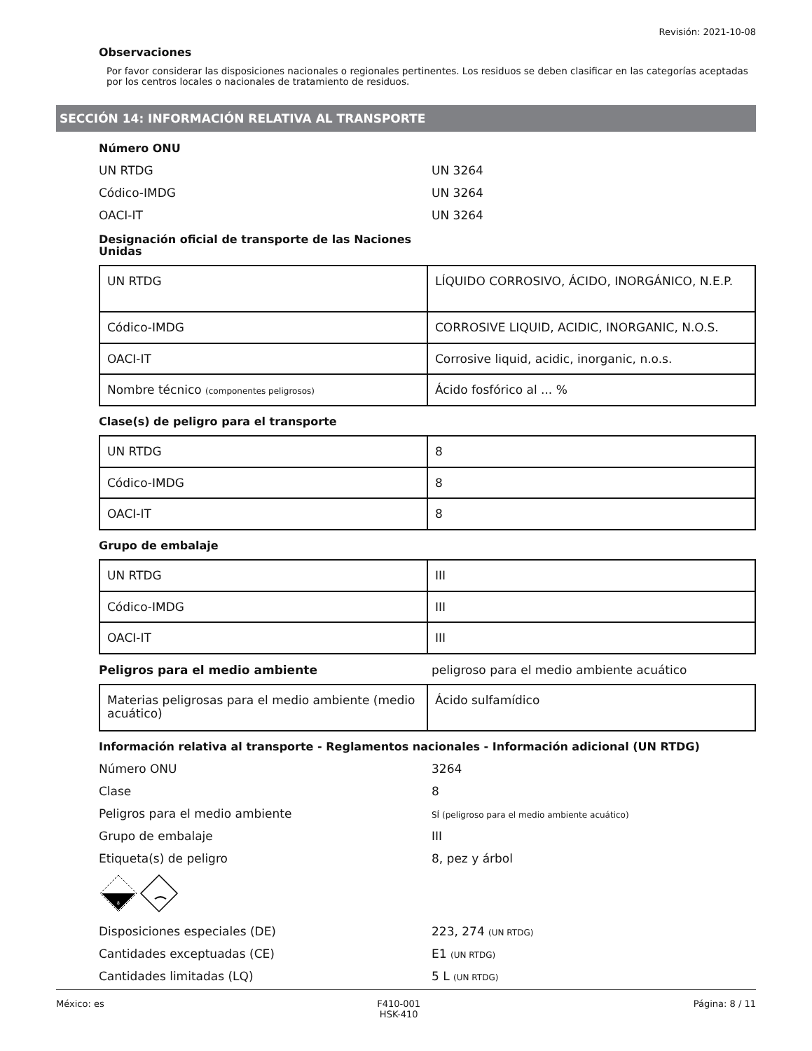Revisión: 2021-10-08
Observaciones
Por favor considerar las disposiciones nacionales o regionales pertinentes. Los residuos se deben clasificar en las categorías aceptadas por los centros locales o nacionales de tratamiento de residuos.
SECCIÓN 14: INFORMACIÓN RELATIVA AL TRANSPORTE
Número ONU
UN RTDG UN 3264
Códico-IMDG UN 3264
OACI-IT UN 3264
Designación oficial de transporte de las Naciones Unidas
| UN RTDG | LÍQUIDO CORROSIVO, ÁCIDO, INORGÁNICO, N.E.P. |
| Códico-IMDG | CORROSIVE LIQUID, ACIDIC, INORGANIC, N.O.S. |
| OACI-IT | Corrosive liquid, acidic, inorganic, n.o.s. |
| Nombre técnico (componentes peligrosos) | Ácido fosfórico al ... % |
Clase(s) de peligro para el transporte
| UN RTDG | 8 |
| Códico-IMDG | 8 |
| OACI-IT | 8 |
Grupo de embalaje
| UN RTDG | III |
| Códico-IMDG | III |
| OACI-IT | III |
Peligros para el medio ambiente peligroso para el medio ambiente acuático
| Materias peligrosas para el medio ambiente (medio acuático) | Ácido sulfamídico |
Información relativa al transporte - Reglamentos nacionales - Información adicional (UN RTDG)
Número ONU 3264
Clase 8
Peligros para el medio ambiente SÍ (peligroso para el medio ambiente acuático)
Grupo de embalaje III
Etiqueta(s) de peligro 8, pez y árbol
8
Disposiciones especiales (DE) 223, 274 (UN RTDG)
Cantidades exceptuadas (CE) E1 (UN RTDG)
Cantidades limitadas (LQ) 5 L (UN RTDG)
México: es F410-001
HSK-410 Página: 8 / 11